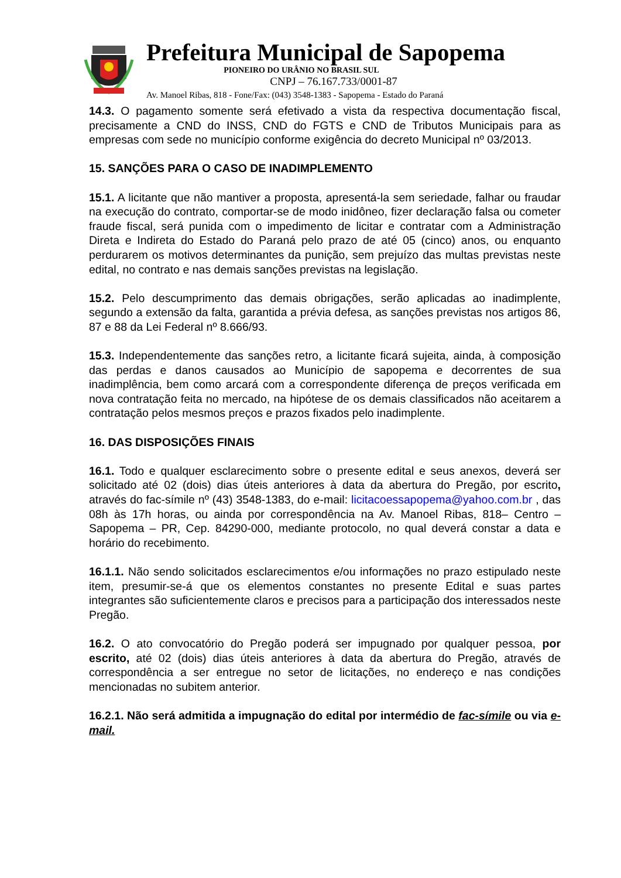Prefeitura Municipal de Sapopema
PIONEIRO DO URÂNIO NO BRASIL SUL
CNPJ – 76.167.733/0001-87
Av. Manoel Ribas, 818 - Fone/Fax: (043) 3548-1383 - Sapopema - Estado do Paraná
14.3. O pagamento somente será efetivado a vista da respectiva documentação fiscal, precisamente a CND do INSS, CND do FGTS e CND de Tributos Municipais para as empresas com sede no município conforme exigência do decreto Municipal nº 03/2013.
15. SANÇÕES PARA O CASO DE INADIMPLEMENTO
15.1. A licitante que não mantiver a proposta, apresentá-la sem seriedade, falhar ou fraudar na execução do contrato, comportar-se de modo inidôneo, fizer declaração falsa ou cometer fraude fiscal, será punida com o impedimento de licitar e contratar com a Administração Direta e Indireta do Estado do Paraná pelo prazo de até 05 (cinco) anos, ou enquanto perdurarem os motivos determinantes da punição, sem prejuízo das multas previstas neste edital, no contrato e nas demais sanções previstas na legislação.
15.2. Pelo descumprimento das demais obrigações, serão aplicadas ao inadimplente, segundo a extensão da falta, garantida a prévia defesa, as sanções previstas nos artigos 86, 87 e 88 da Lei Federal nº 8.666/93.
15.3. Independentemente das sanções retro, a licitante ficará sujeita, ainda, à composição das perdas e danos causados ao Município de sapopema e decorrentes de sua inadimplência, bem como arcará com a correspondente diferença de preços verificada em nova contratação feita no mercado, na hipótese de os demais classificados não aceitarem a contratação pelos mesmos preços e prazos fixados pelo inadimplente.
16. DAS DISPOSIÇÕES FINAIS
16.1. Todo e qualquer esclarecimento sobre o presente edital e seus anexos, deverá ser solicitado até 02 (dois) dias úteis anteriores à data da abertura do Pregão, por escrito, através do fac-símile nº (43) 3548-1383, do e-mail: licitacoessapopema@yahoo.com.br , das 08h às 17h horas, ou ainda por correspondência na Av. Manoel Ribas, 818– Centro – Sapopema – PR, Cep. 84290-000, mediante protocolo, no qual deverá constar a data e horário do recebimento.
16.1.1. Não sendo solicitados esclarecimentos e/ou informações no prazo estipulado neste item, presumir-se-á que os elementos constantes no presente Edital e suas partes integrantes são suficientemente claros e precisos para a participação dos interessados neste Pregão.
16.2. O ato convocatório do Pregão poderá ser impugnado por qualquer pessoa, por escrito, até 02 (dois) dias úteis anteriores à data da abertura do Pregão, através de correspondência a ser entregue no setor de licitações, no endereço e nas condições mencionadas no subitem anterior.
16.2.1. Não será admitida a impugnação do edital por intermédio de fac-símile ou via e-mail.